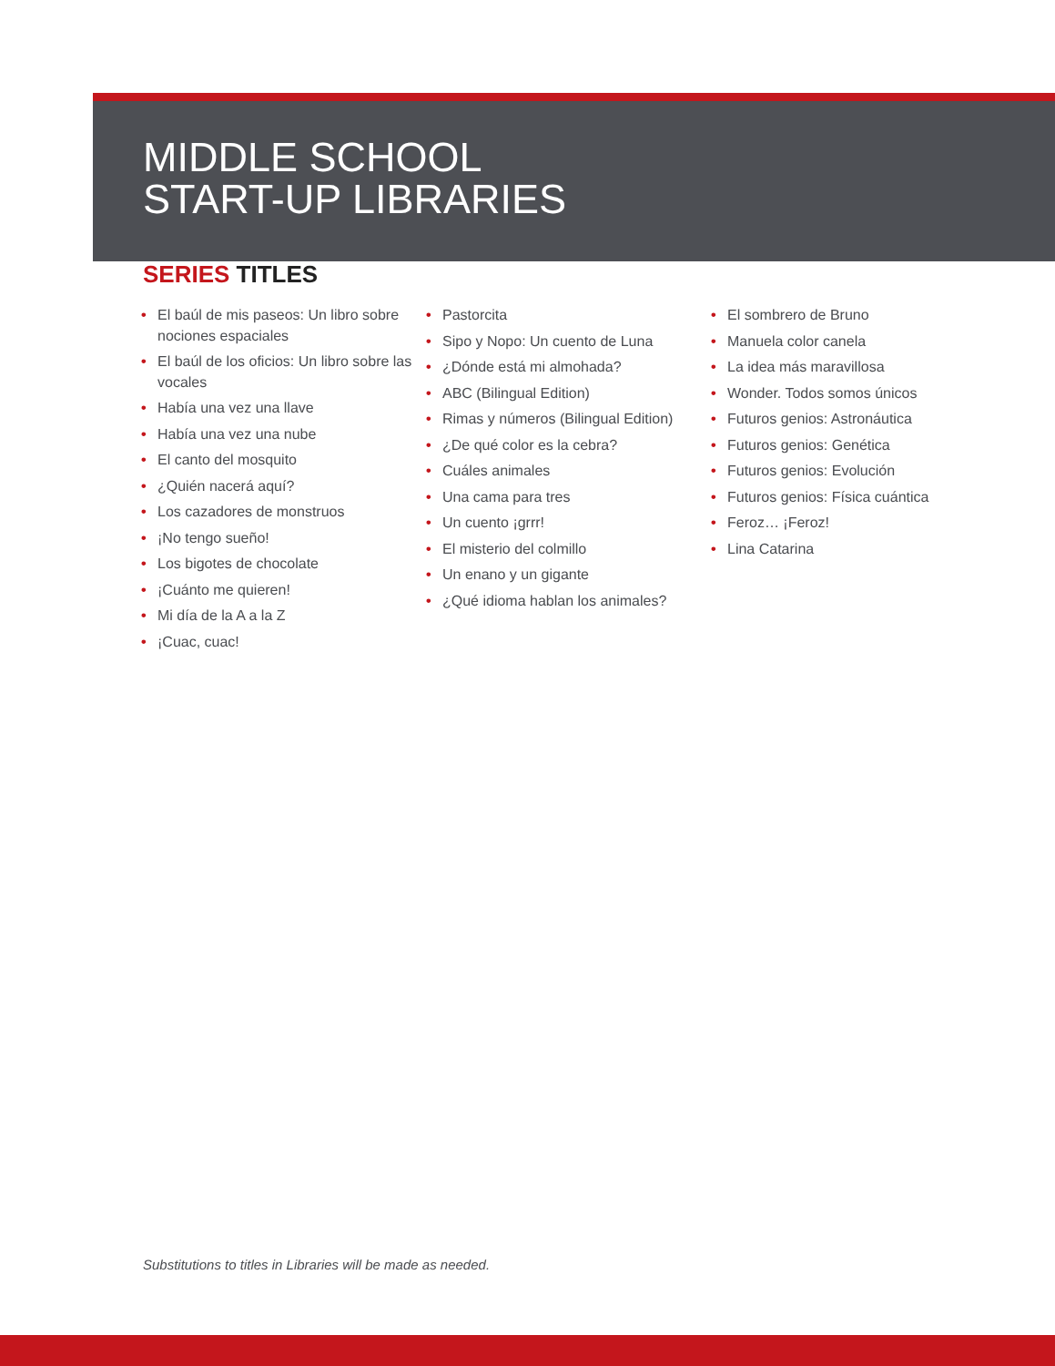MIDDLE SCHOOL
START-UP LIBRARIES
SERIES TITLES
• El baúl de mis paseos: Un libro sobre nociones espaciales
• El baúl de los oficios: Un libro sobre las vocales
• Había una vez una llave
• Había una vez una nube
• El canto del mosquito
• ¿Quién nacerá aquí?
• Los cazadores de monstruos
• ¡No tengo sueño!
• Los bigotes de chocolate
• ¡Cuánto me quieren!
• Mi día de la A a la Z
• ¡Cuac, cuac!
• Pastorcita
• Sipo y Nopo: Un cuento de Luna
• ¿Dónde está mi almohada?
• ABC (Bilingual Edition)
• Rimas y números (Bilingual Edition)
• ¿De qué color es la cebra?
• Cuáles animales
• Una cama para tres
• Un cuento ¡grrr!
• El misterio del colmillo
• Un enano y un gigante
• ¿Qué idioma hablan los animales?
• El sombrero de Bruno
• Manuela color canela
• La idea más maravillosa
• Wonder. Todos somos únicos
• Futuros genios: Astronáutica
• Futuros genios: Genética
• Futuros genios: Evolución
• Futuros genios: Física cuántica
• Feroz… ¡Feroz!
• Lina Catarina
Substitutions to titles in Libraries will be made as needed.